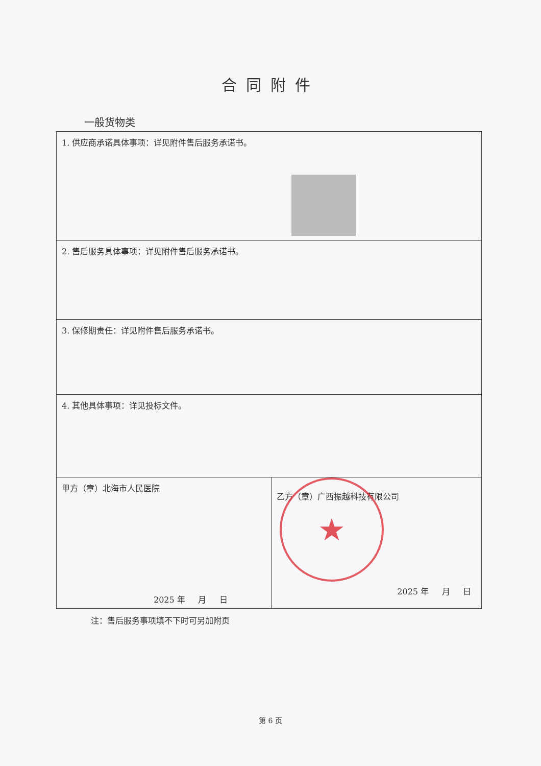合同附件
一般货物类
| 1. 供应商承诺具体事项：详见附件售后服务承诺书。 | |
| 2. 售后服务具体事项：详见附件售后服务承诺书。 | |
| 3. 保修期责任：详见附件售后服务承诺书。 | |
| 4. 其他具体事项：详见投标文件。 | |
| 甲方（章）北海市人民医院 2025 年 月 日 | 乙方（章）广西振越科技有限公司 2025 年 月 日 |
注：售后服务事项填不下时可另加附页
★
第 6 页